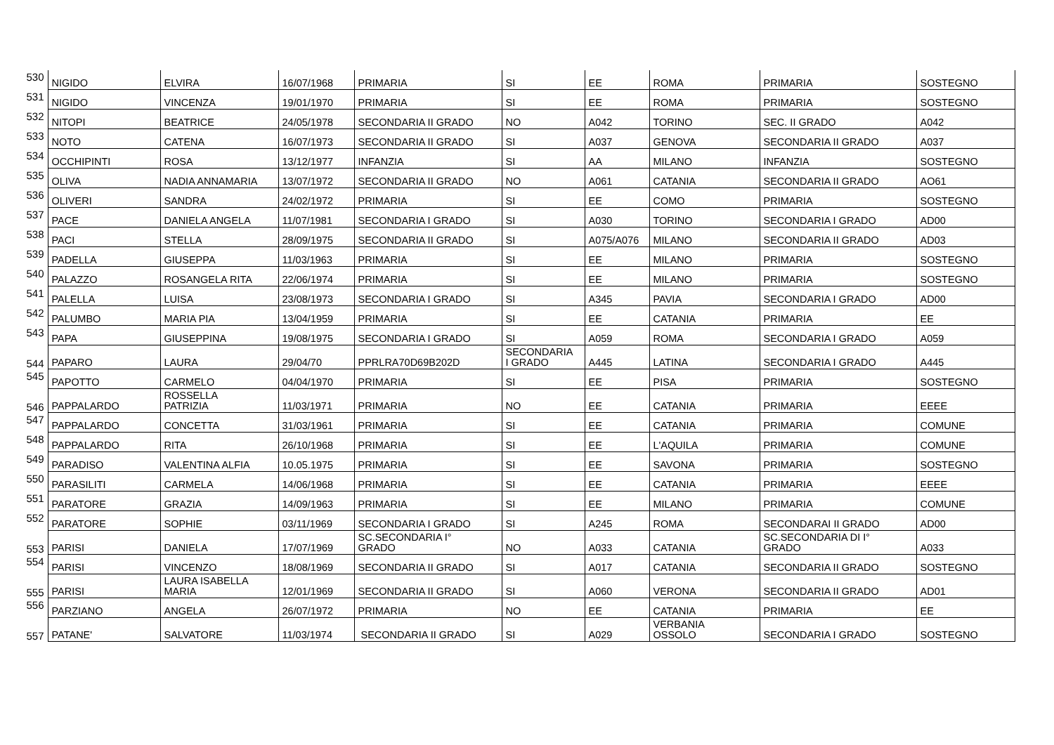| 530 | NIGIDO | ELVIRA | 16/07/1968 | PRIMARIA | SI | EE | ROMA | PRIMARIA | SOSTEGNO |
| 531 | NIGIDO | VINCENZA | 19/01/1970 | PRIMARIA | SI | EE | ROMA | PRIMARIA | SOSTEGNO |
| 532 | NITOPI | BEATRICE | 24/05/1978 | SECONDARIA II GRADO | NO | A042 | TORINO | SEC. II GRADO | A042 |
| 533 | NOTO | CATENA | 16/07/1973 | SECONDARIA II GRADO | SI | A037 | GENOVA | SECONDARIA II GRADO | A037 |
| 534 | OCCHIPINTI | ROSA | 13/12/1977 | INFANZIA | SI | AA | MILANO | INFANZIA | SOSTEGNO |
| 535 | OLIVA | NADIA ANNAMARIA | 13/07/1972 | SECONDARIA II GRADO | NO | A061 | CATANIA | SECONDARIA II GRADO | AO61 |
| 536 | OLIVERI | SANDRA | 24/02/1972 | PRIMARIA | SI | EE | COMO | PRIMARIA | SOSTEGNO |
| 537 | PACE | DANIELA ANGELA | 11/07/1981 | SECONDARIA I GRADO | SI | A030 | TORINO | SECONDARIA I GRADO | AD00 |
| 538 | PACI | STELLA | 28/09/1975 | SECONDARIA II GRADO | SI | A075/A076 | MILANO | SECONDARIA II GRADO | AD03 |
| 539 | PADELLA | GIUSEPPA | 11/03/1963 | PRIMARIA | SI | EE | MILANO | PRIMARIA | SOSTEGNO |
| 540 | PALAZZO | ROSANGELA RITA | 22/06/1974 | PRIMARIA | SI | EE | MILANO | PRIMARIA | SOSTEGNO |
| 541 | PALELLA | LUISA | 23/08/1973 | SECONDARIA I GRADO | SI | A345 | PAVIA | SECONDARIA I GRADO | AD00 |
| 542 | PALUMBO | MARIA PIA | 13/04/1959 | PRIMARIA | SI | EE | CATANIA | PRIMARIA | EE |
| 543 | PAPA | GIUSEPPINA | 19/08/1975 | SECONDARIA I GRADO | SI | A059 | ROMA | SECONDARIA I GRADO | A059 |
| 544 | PAPARO | LAURA | 29/04/70 | PPRLRA70D69B202D | SECONDARIA I GRADO | A445 | LATINA | SECONDARIA I GRADO | A445 |
| 545 | PAPOTTO | CARMELO | 04/04/1970 | PRIMARIA | SI | EE | PISA | PRIMARIA | SOSTEGNO |
| 546 | PAPPALARDO | ROSSELLA PATRIZIA | 11/03/1971 | PRIMARIA | NO | EE | CATANIA | PRIMARIA | EEEE |
| 547 | PAPPALARDO | CONCETTA | 31/03/1961 | PRIMARIA | SI | EE | CATANIA | PRIMARIA | COMUNE |
| 548 | PAPPALARDO | RITA | 26/10/1968 | PRIMARIA | SI | EE | L'AQUILA | PRIMARIA | COMUNE |
| 549 | PARADISO | VALENTINA ALFIA | 10.05.1975 | PRIMARIA | SI | EE | SAVONA | PRIMARIA | SOSTEGNO |
| 550 | PARASILITI | CARMELA | 14/06/1968 | PRIMARIA | SI | EE | CATANIA | PRIMARIA | EEEE |
| 551 | PARATORE | GRAZIA | 14/09/1963 | PRIMARIA | SI | EE | MILANO | PRIMARIA | COMUNE |
| 552 | PARATORE | SOPHIE | 03/11/1969 | SECONDARIA I GRADO | SI | A245 | ROMA | SECONDARAI II GRADO | AD00 |
| 553 | PARISI | DANIELA | 17/07/1969 | SC.SECONDARIA I° GRADO | NO | A033 | CATANIA | SC.SECONDARIA DI I° GRADO | A033 |
| 554 | PARISI | VINCENZO | 18/08/1969 | SECONDARIA II GRADO | SI | A017 | CATANIA | SECONDARIA II GRADO | SOSTEGNO |
| 555 | PARISI | LAURA ISABELLA MARIA | 12/01/1969 | SECONDARIA II GRADO | SI | A060 | VERONA | SECONDARIA II GRADO | AD01 |
| 556 | PARZIANO | ANGELA | 26/07/1972 | PRIMARIA | NO | EE | CATANIA | PRIMARIA | EE |
| 557 | PATANE' | SALVATORE | 11/03/1974 | SECONDARIA II GRADO | SI | A029 | VERBANIA OSSOLO | SECONDARIA I GRADO | SOSTEGNO |